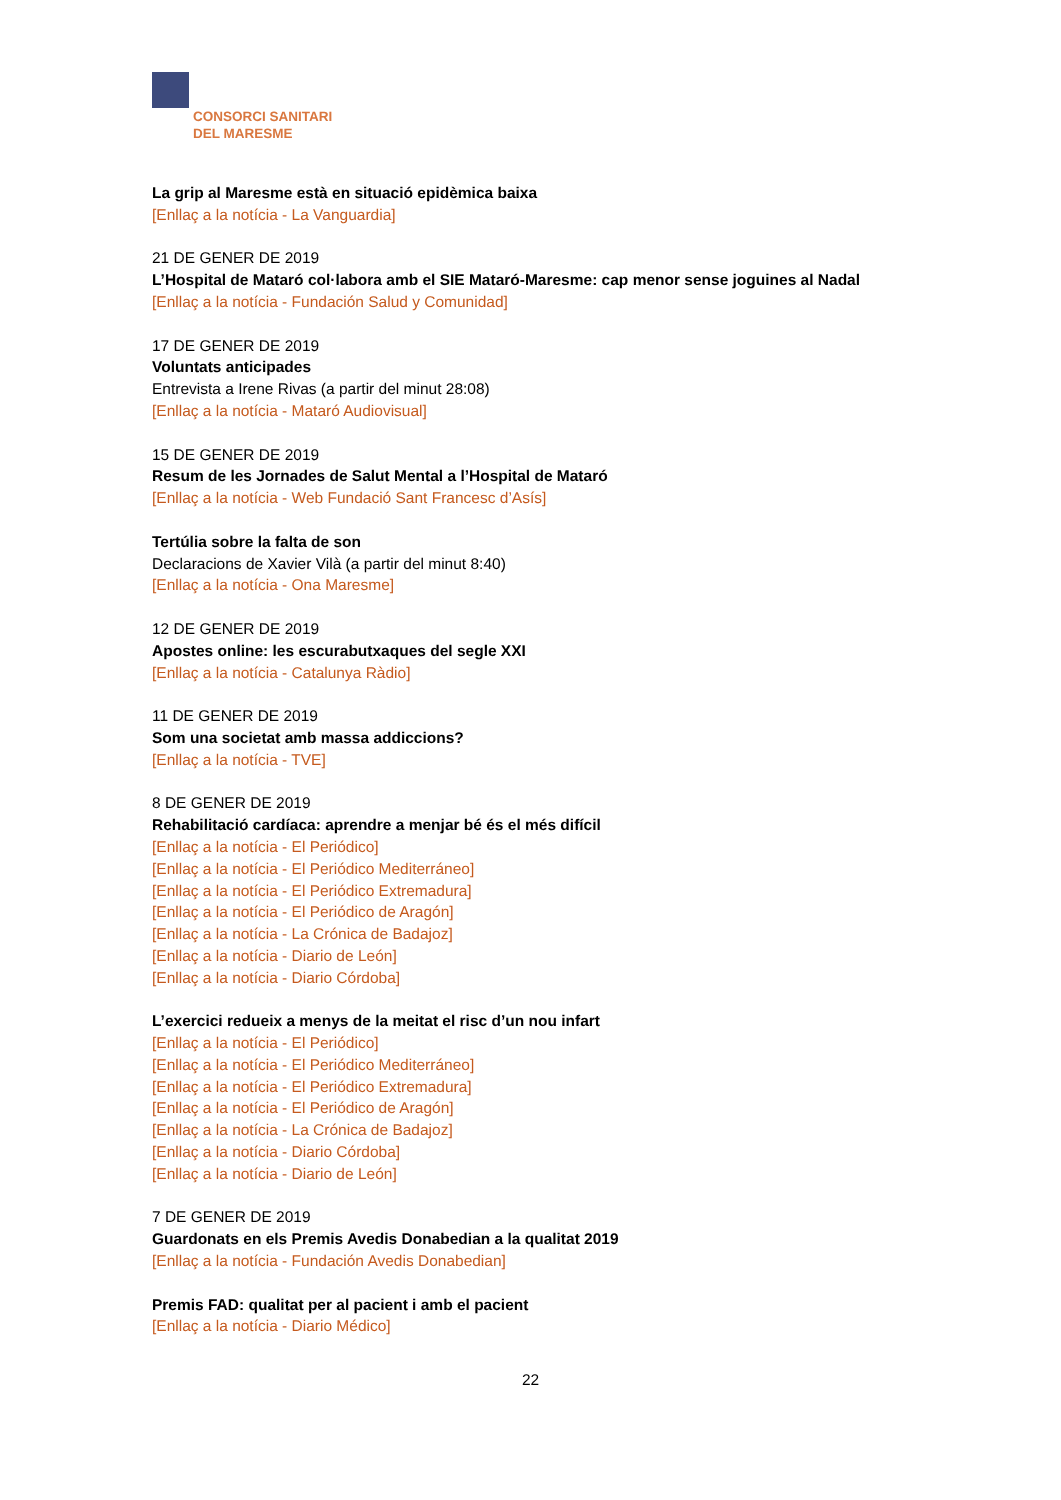CONSORCI SANITARI
DEL MARESME
La grip al Maresme està en situació epidèmica baixa
[Enllaç a la notícia - La Vanguardia]
21 DE GENER DE 2019
L’Hospital de Mataró col·labora amb el SIE Mataró-Maresme: cap menor sense joguines al Nadal
[Enllaç a la notícia - Fundación Salud y Comunidad]
17 DE GENER DE 2019
Voluntats anticipades
Entrevista a Irene Rivas (a partir del minut 28:08)
[Enllaç a la notícia - Mataró Audiovisual]
15 DE GENER DE 2019
Resum de les Jornades de Salut Mental a l’Hospital de Mataró
[Enllaç a la notícia - Web Fundació Sant Francesc d’Asís]
Tertúlia sobre la falta de son
Declaracions de Xavier Vilà (a partir del minut 8:40)
[Enllaç a la notícia - Ona Maresme]
12 DE GENER DE 2019
Apostes online: les escurabutxaques del segle XXI
[Enllaç a la notícia - Catalunya Ràdio]
11 DE GENER DE 2019
Som una societat amb massa addiccions?
[Enllaç a la notícia - TVE]
8 DE GENER DE 2019
Rehabilitació cardíaca: aprendre a menjar bé és el més difícil
[Enllaç a la notícia - El Periódico]
[Enllaç a la notícia - El Periódico Mediterráneo]
[Enllaç a la notícia - El Periódico Extremadura]
[Enllaç a la notícia - El Periódico de Aragón]
[Enllaç a la notícia - La Crónica de Badajoz]
[Enllaç a la notícia - Diario de León]
[Enllaç a la notícia - Diario Córdoba]
L’exercici redueix a menys de la meitat el risc d’un nou infart
[Enllaç a la notícia - El Periódico]
[Enllaç a la notícia - El Periódico Mediterráneo]
[Enllaç a la notícia - El Periódico Extremadura]
[Enllaç a la notícia - El Periódico de Aragón]
[Enllaç a la notícia - La Crónica de Badajoz]
[Enllaç a la notícia - Diario Córdoba]
[Enllaç a la notícia - Diario de León]
7 DE GENER DE 2019
Guardonats en els Premis Avedis Donabedian a la qualitat 2019
[Enllaç a la notícia - Fundación Avedis Donabedian]
Premis FAD: qualitat per al pacient i amb el pacient
[Enllaç a la notícia - Diario Médico]
22